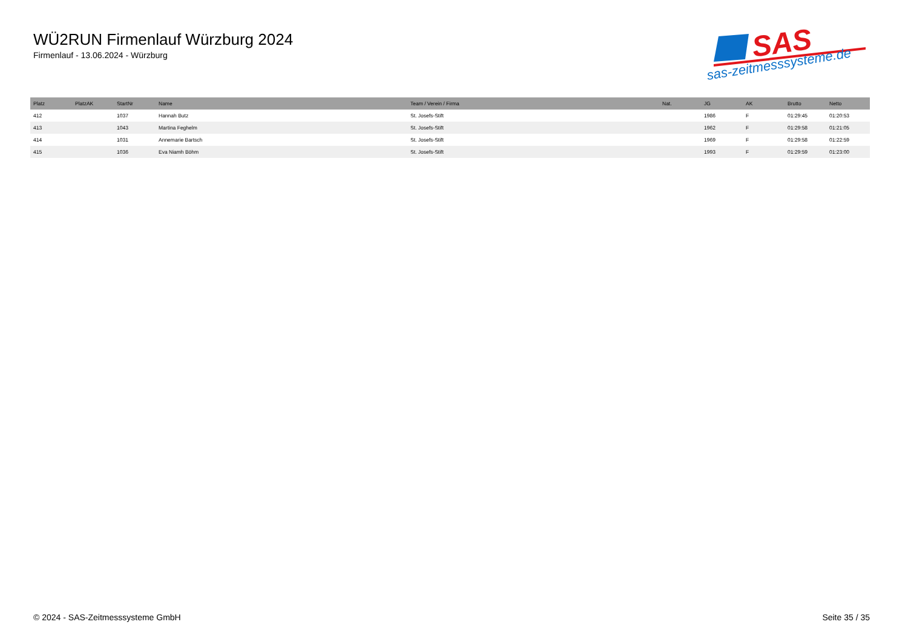WÜ2RUN Firmenlauf Würzburg 2024
Firmenlauf - 13.06.2024 - Würzburg
SAS
sas-zeitmesssysteme.de
| Platz | PlatzAK | StartNr | Name | Team / Verein / Firma | Nat. | JG | AK | Brutto | Netto |
| --- | --- | --- | --- | --- | --- | --- | --- | --- | --- |
| 412 | | 1037 | Hannah Butz | St. Josefs-Stift | | 1986 | F | 01:29:45 | 01:20:53 |
| 413 | | 1043 | Martina Feghelm | St. Josefs-Stift | | 1962 | F | 01:29:58 | 01:21:05 |
| 414 | | 1031 | Annemarie Bartsch | St. Josefs-Stift | | 1969 | F | 01:29:58 | 01:22:59 |
| 415 | | 1036 | Eva Niamh Böhm | St. Josefs-Stift | | 1993 | F | 01:29:59 | 01:23:00 |
© 2024 - SAS-Zeitmesssysteme GmbH Seite 35 / 35